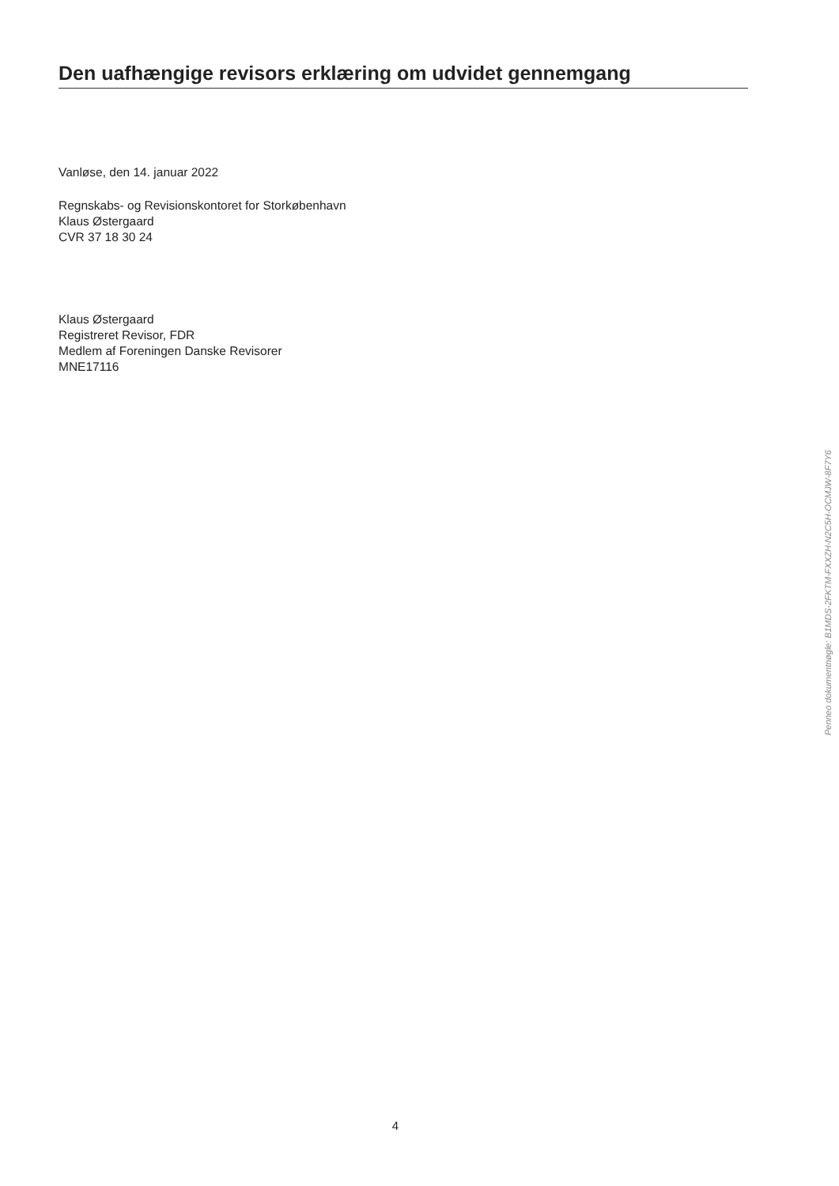Den uafhængige revisors erklæring om udvidet gennemgang
Vanløse, den 14. januar 2022
Regnskabs- og Revisionskontoret for Storkøbenhavn
Klaus Østergaard
CVR 37 18 30 24
Klaus Østergaard
Registreret Revisor, FDR
Medlem af Foreningen Danske Revisorer
MNE17116
4
Penneo dokumentnøgle: B1MDS-2FKTM-FXXZH-N2C5H-OCMJW-8F7Y6